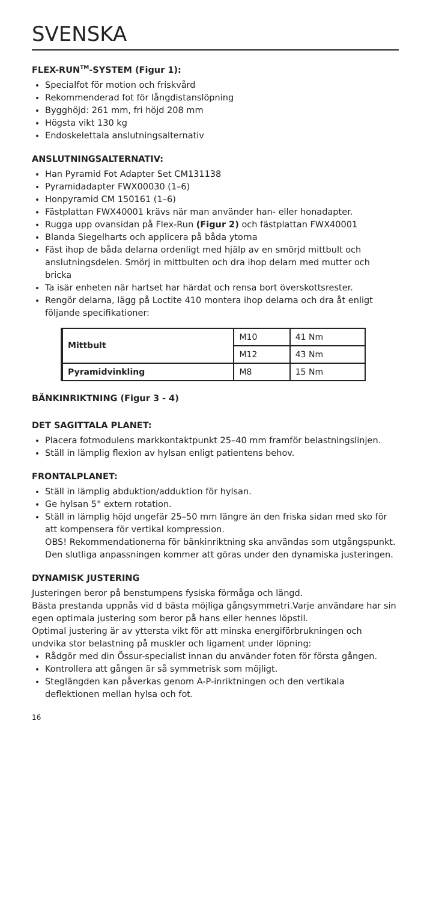SVENSKA
FLEX-RUN<sup>TM</sup>-SYSTEM (Figur 1):
Specialfot för motion och friskvård
Rekommenderad fot för långdistanslöpning
Bygghöjd: 261 mm, fri höjd 208 mm
Högsta vikt 130 kg
Endoskelettala anslutningsalternativ
ANSLUTNINGSALTERNATIV:
Han Pyramid Fot Adapter Set CM131138
Pyramidadapter FWX00030 (1–6)
Honpyramid CM 150161 (1–6)
Fästplattan FWX40001 krävs när man använder han- eller honadapter.
Rugga upp ovansidan på Flex-Run (Figur 2) och fästplattan FWX40001
Blanda Siegelharts och applicera på båda ytorna
Fäst ihop de båda delarna ordenligt med hjälp av en smörjd mittbult och anslutningsdelen. Smörj in mittbulten och dra ihop delarn med mutter och bricka
Ta isär enheten när hartset har härdat och rensa bort överskottsrester.
Rengör delarna, lägg på Loctite 410 montera ihop delarna och dra åt enligt följande specifikationer:
| Mittbult | M10 | 41 Nm |
| | M12 | 43 Nm |
| Pyramidvinkling | M8 | 15 Nm |
BÄNKINRIKTNING (Figur 3 - 4)
DET SAGITTALA PLANET:
Placera fotmodulens markkontaktpunkt 25–40 mm framför belastningslinjen.
Ställ in lämplig flexion av hylsan enligt patientens behov.
FRONTALPLANET:
Ställ in lämplig abduktion/adduktion för hylsan.
Ge hylsan 5° extern rotation.
Ställ in lämplig höjd ungefär 25–50 mm längre än den friska sidan med sko för att kompensera för vertikal kompression.
OBS! Rekommendationerna för bänkinriktning ska användas som utgångspunkt. Den slutliga anpassningen kommer att göras under den dynamiska justeringen.
DYNAMISK JUSTERING
Justeringen beror på benstumpens fysiska förmåga och längd.
Bästa prestanda uppnås vid d bästa möjliga gångsymmetri.Varje användare har sin egen optimala justering som beror på hans eller hennes löpstil.
Optimal justering är av yttersta vikt för att minska energiförbrukningen och undvika stor belastning på muskler och ligament under löpning:
Rådgör med din Össur-specialist innan du använder foten för första gången.
Kontrollera att gången är så symmetrisk som möjligt.
Steglängden kan påverkas genom A-P-inriktningen och den vertikala deflektionen mellan hylsa och fot.
16